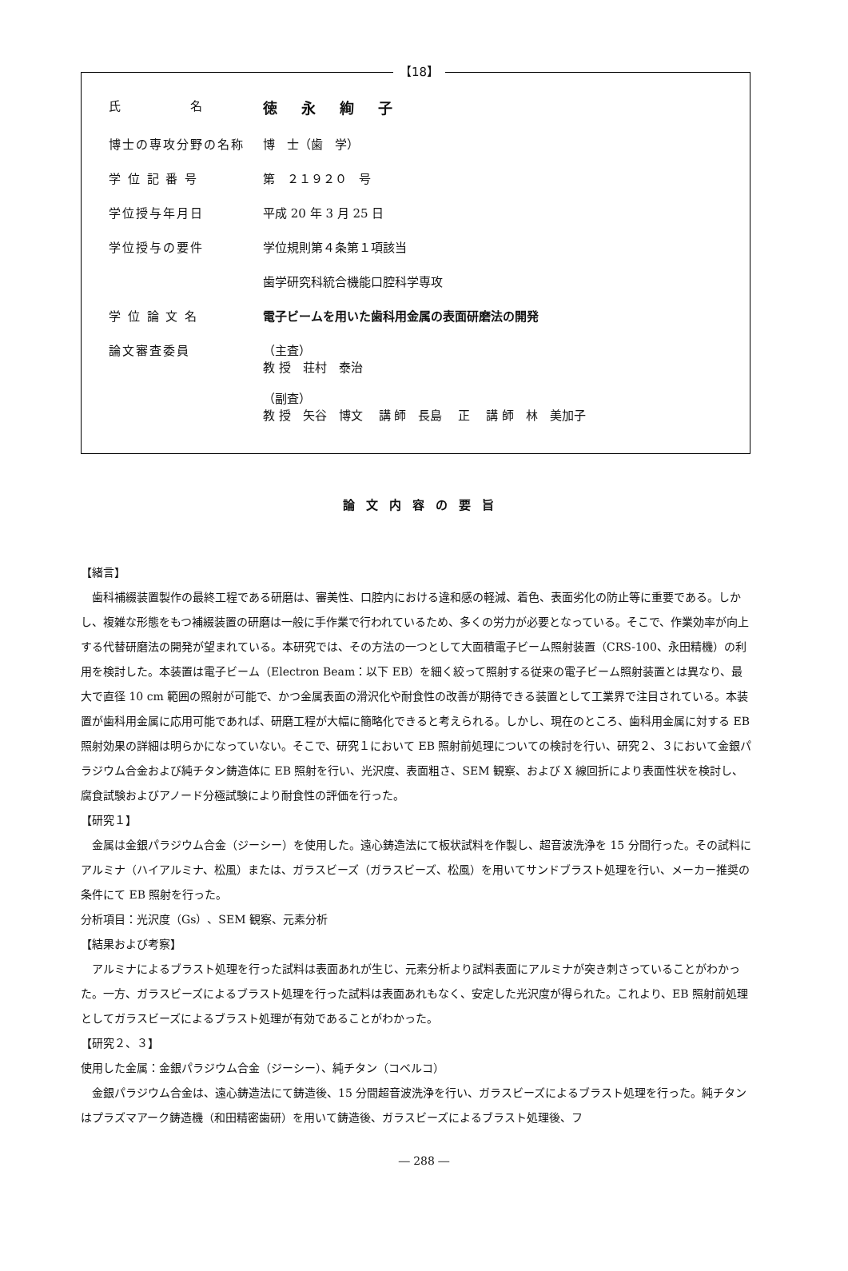【18】
氏　　　　　名
徳永絢子
博士の専攻分野の名称 博　士（歯　学）
学 位 記 番 号 第　２１９２０　号
学位授与年月日 平成 20 年 3 月 25 日
学位授与の要件 学位規則第４条第１項該当
歯学研究科統合機能口腔科学専攻
学 位 論 文 名 電子ビームを用いた歯科用金属の表面研磨法の開発
論文審査委員 （主査）
教 授　荘村　泰治
（副査）
教 授　矢谷　博文　 講 師　長島　 正　 講 師　林　美加子
論文内容の要旨
【緒言】
歯科補綴装置製作の最終工程である研磨は、審美性、口腔内における違和感の軽減、着色、表面劣化の防止等に重要である。しかし、複雑な形態をもつ補綴装置の研磨は一般に手作業で行われているため、多くの労力が必要となっている。そこで、作業効率が向上する代替研磨法の開発が望まれている。本研究では、その方法の一つとして大面積電子ビーム照射装置（CRS-100、永田精機）の利用を検討した。本装置は電子ビーム（Electron Beam：以下 EB）を細く絞って照射する従来の電子ビーム照射装置とは異なり、最大で直径 10 cm 範囲の照射が可能で、かつ金属表面の滑沢化や耐食性の改善が期待できる装置として工業界で注目されている。本装置が歯科用金属に応用可能であれば、研磨工程が大幅に簡略化できると考えられる。しかし、現在のところ、歯科用金属に対する EB 照射効果の詳細は明らかになっていない。そこで、研究１において EB 照射前処理についての検討を行い、研究２、３において金銀パラジウム合金および純チタン鋳造体に EB 照射を行い、光沢度、表面粗さ、SEM 観察、および X 線回折により表面性状を検討し、腐食試験およびアノード分極試験により耐食性の評価を行った。
【研究１】
金属は金銀パラジウム合金（ジーシー）を使用した。遠心鋳造法にて板状試料を作製し、超音波洗浄を 15 分間行った。その試料にアルミナ（ハイアルミナ、松風）または、ガラスビーズ（ガラスビーズ、松風）を用いてサンドブラスト処理を行い、メーカー推奨の条件にて EB 照射を行った。
分析項目：光沢度（Gs）、SEM 観察、元素分析
【結果および考察】
アルミナによるブラスト処理を行った試料は表面あれが生じ、元素分析より試料表面にアルミナが突き刺さっていることがわかった。一方、ガラスビーズによるブラスト処理を行った試料は表面あれもなく、安定した光沢度が得られた。これより、EB 照射前処理としてガラスビーズによるブラスト処理が有効であることがわかった。
【研究２、３】
使用した金属：金銀パラジウム合金（ジーシー）、純チタン（コベルコ）
金銀パラジウム合金は、遠心鋳造法にて鋳造後、15 分間超音波洗浄を行い、ガラスビーズによるブラスト処理を行った。純チタンはプラズマアーク鋳造機（和田精密歯研）を用いて鋳造後、ガラスビーズによるブラスト処理後、フ
― 288 ―